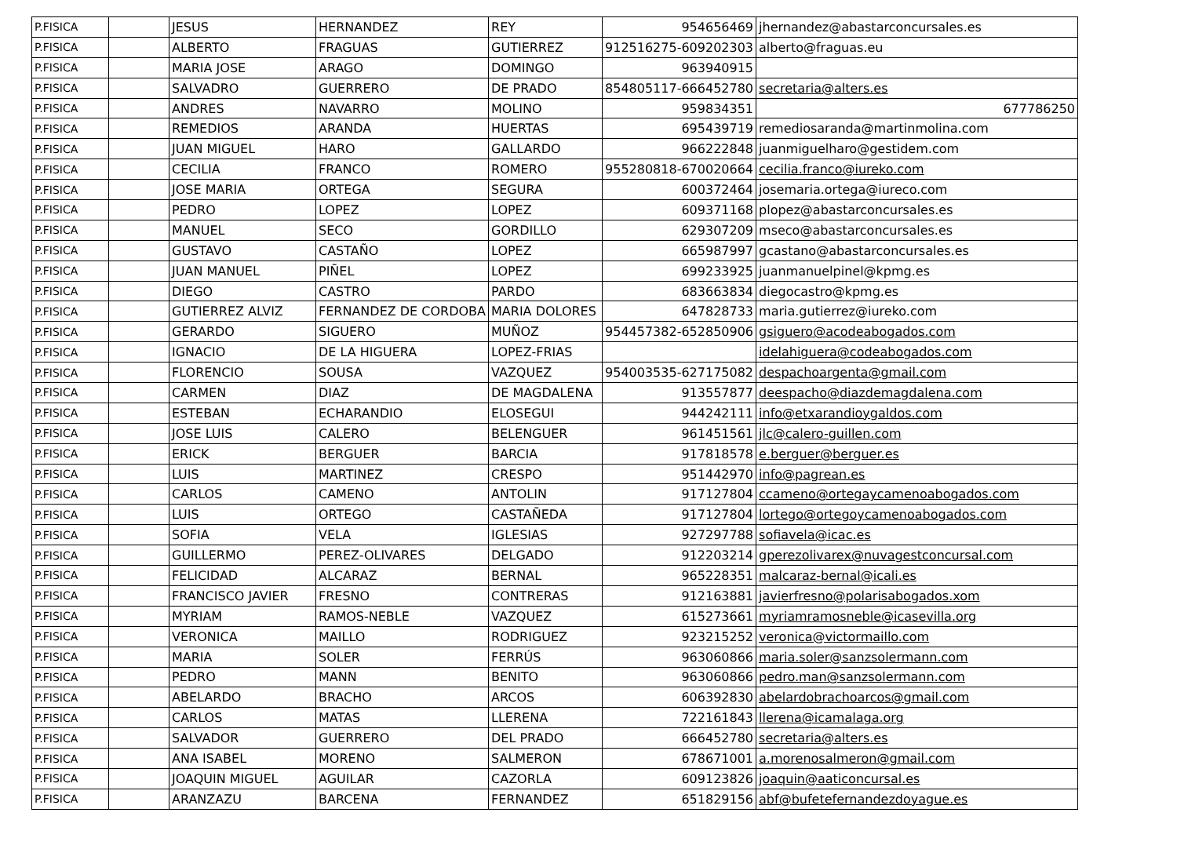| P.FISICA | | JESUS | HERNANDEZ | REY | 954656469 | jhernandez@abastarconcursales.es |
| P.FISICA | | ALBERTO | FRAGUAS | GUTIERREZ | 912516275-609202303 | alberto@fraguas.eu |
| P.FISICA | | MARIA JOSE | ARAGO | DOMINGO | 963940915 | |
| P.FISICA | | SALVADRO | GUERRERO | DE PRADO | 854805117-666452780 | secretaria@alters.es |
| P.FISICA | | ANDRES | NAVARRO | MOLINO | 959834351 | 677786250 |
| P.FISICA | | REMEDIOS | ARANDA | HUERTAS | 695439719 | remediosaranda@martinmolina.com |
| P.FISICA | | JUAN MIGUEL | HARO | GALLARDO | 966222848 | juanmiguelharo@gestidem.com |
| P.FISICA | | CECILIA | FRANCO | ROMERO | 955280818-670020664 | cecilia.franco@iureko.com |
| P.FISICA | | JOSE MARIA | ORTEGA | SEGURA | 600372464 | josemaria.ortega@iureco.com |
| P.FISICA | | PEDRO | LOPEZ | LOPEZ | 609371168 | plopez@abastarconcursales.es |
| P.FISICA | | MANUEL | SECO | GORDILLO | 629307209 | mseco@abastarconcursales.es |
| P.FISICA | | GUSTAVO | CASTAÑO | LOPEZ | 665987997 | gcastano@abastarconcursales.es |
| P.FISICA | | JUAN MANUEL | PIÑEL | LOPEZ | 699233925 | juanmanuelpinel@kpmg.es |
| P.FISICA | | DIEGO | CASTRO | PARDO | 683663834 | diegocastro@kpmg.es |
| P.FISICA | | GUTIERREZ ALVIZ | FERNANDEZ DE CORDOBA | MARIA DOLORES | 647828733 | maria.gutierrez@iureko.com |
| P.FISICA | | GERARDO | SIGUERO | MUÑOZ | 954457382-652850906 | gsiguero@acodeabogados.com |
| P.FISICA | | IGNACIO | DE LA HIGUERA | LOPEZ-FRIAS | | idelahiguera@codeabogados.com |
| P.FISICA | | FLORENCIO | SOUSA | VAZQUEZ | 954003535-627175082 | despachoargenta@gmail.com |
| P.FISICA | | CARMEN | DIAZ | DE MAGDALENA | 913557877 | deespacho@diazdemagdalena.com |
| P.FISICA | | ESTEBAN | ECHARANDIO | ELOSEGUI | 944242111 | info@etxarandioygaldos.com |
| P.FISICA | | JOSE LUIS | CALERO | BELENGUER | 961451561 | jlc@calero-guillen.com |
| P.FISICA | | ERICK | BERGUER | BARCIA | 917818578 | e.berguer@berguer.es |
| P.FISICA | | LUIS | MARTINEZ | CRESPO | 951442970 | info@pagrean.es |
| P.FISICA | | CARLOS | CAMENO | ANTOLIN | 917127804 | ccameno@ortegaycamenoabogados.com |
| P.FISICA | | LUIS | ORTEGO | CASTAÑEDA | 917127804 | lortego@ortegoycamenoabogados.com |
| P.FISICA | | SOFIA | VELA | IGLESIAS | 927297788 | sofiavela@icac.es |
| P.FISICA | | GUILLERMO | PEREZ-OLIVARES | DELGADO | 912203214 | gperezolivarex@nuvagestconcursal.com |
| P.FISICA | | FELICIDAD | ALCARAZ | BERNAL | 965228351 | malcaraz-bernal@icali.es |
| P.FISICA | | FRANCISCO JAVIER | FRESNO | CONTRERAS | 912163881 | javierfresno@polarisabogados.xom |
| P.FISICA | | MYRIAM | RAMOS-NEBLE | VAZQUEZ | 615273661 | myriamramosneble@icasevilla.org |
| P.FISICA | | VERONICA | MAILLO | RODRIGUEZ | 923215252 | veronica@victormaillo.com |
| P.FISICA | | MARIA | SOLER | FERRÚS | 963060866 | maria.soler@sanzsolermann.com |
| P.FISICA | | PEDRO | MANN | BENITO | 963060866 | pedro.man@sanzsolermann.com |
| P.FISICA | | ABELARDO | BRACHO | ARCOS | 606392830 | abelardobrachoarcos@gmail.com |
| P.FISICA | | CARLOS | MATAS | LLERENA | 722161843 | llerena@icamalaga.org |
| P.FISICA | | SALVADOR | GUERRERO | DEL PRADO | 666452780 | secretaria@alters.es |
| P.FISICA | | ANA ISABEL | MORENO | SALMERON | 678671001 | a.morenosalmeron@gmail.com |
| P.FISICA | | JOAQUIN MIGUEL | AGUILAR | CAZORLA | 609123826 | joaquin@aaticoncursal.es |
| P.FISICA | | ARANZAZU | BARCENA | FERNANDEZ | 651829156 | abf@bufetefernandezdoyague.es |